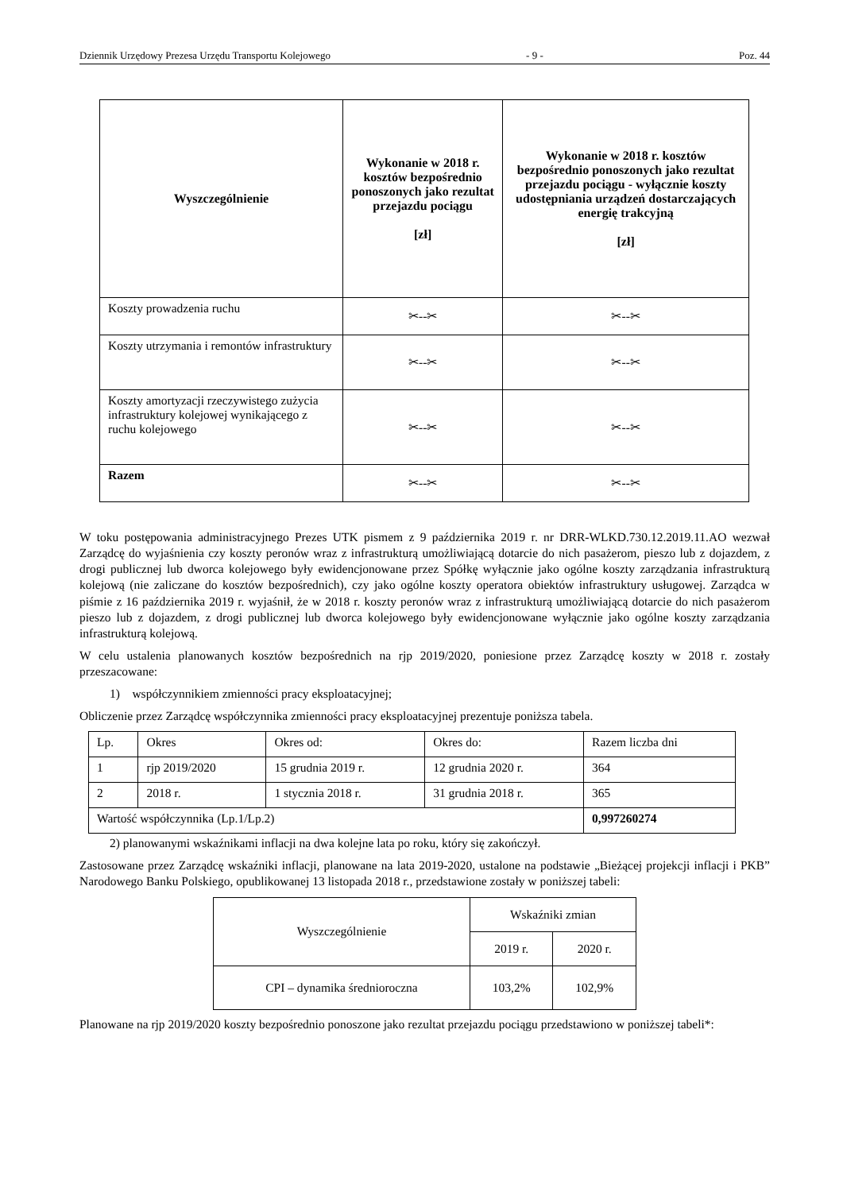Dziennik Urzędowy Prezesa Urzędu Transportu Kolejowego - 9 - Poz. 44
| Wyszczególnienie | Wykonanie w 2018 r. kosztów bezpośrednio ponoszonych jako rezultat przejazdu pociągu [zł] | Wykonanie w 2018 r. kosztów bezpośrednio ponoszonych jako rezultat przejazdu pociągu - wyłącznie koszty udostępniania urządzeń dostarczających energię trakcyjną [zł] |
| --- | --- | --- |
| Koszty prowadzenia ruchu | ✂--✂ | ✂--✂ |
| Koszty utrzymania i remontów infrastruktury | ✂--✂ | ✂--✂ |
| Koszty amortyzacji rzeczywistego zużycia infrastruktury kolejowej wynikającego z ruchu kolejowego | ✂--✂ | ✂--✂ |
| Razem | ✂--✂ | ✂--✂ |
W toku postępowania administracyjnego Prezes UTK pismem z 9 października 2019 r. nr DRR-WLKD.730.12.2019.11.AO wezwał Zarządcę do wyjaśnienia czy koszty peronów wraz z infrastrukturą umożliwiającą dotarcie do nich pasażerom, pieszo lub z dojazdem, z drogi publicznej lub dworca kolejowego były ewidencjonowane przez Spółkę wyłącznie jako ogólne koszty zarządzania infrastrukturą kolejową (nie zaliczane do kosztów bezpośrednich), czy jako ogólne koszty operatora obiektów infrastruktury usługowej. Zarządca w piśmie z 16 października 2019 r. wyjaśnił, że w 2018 r. koszty peronów wraz z infrastrukturą umożliwiającą dotarcie do nich pasażerom pieszo lub z dojazdem, z drogi publicznej lub dworca kolejowego były ewidencjonowane wyłącznie jako ogólne koszty zarządzania infrastrukturą kolejową.
W celu ustalenia planowanych kosztów bezpośrednich na rjp 2019/2020, poniesione przez Zarządcę koszty w 2018 r. zostały przeszacowane:
1) współczynnikiem zmienności pracy eksploatacyjnej;
Obliczenie przez Zarządcę współczynnika zmienności pracy eksploatacyjnej prezentuje poniższa tabela.
| Lp. | Okres | Okres od: | Okres do: | Razem liczba dni |
| 1 | rjp 2019/2020 | 15 grudnia 2019 r. | 12 grudnia 2020 r. | 364 |
| 2 | 2018 r. | 1 stycznia 2018 r. | 31 grudnia 2018 r. | 365 |
| Wartość współczynnika (Lp.1/Lp.2) | | | | 0,997260274 |
2) planowanymi wskaźnikami inflacji na dwa kolejne lata po roku, który się zakończył.
Zastosowane przez Zarządcę wskaźniki inflacji, planowane na lata 2019-2020, ustalone na podstawie „Bieżącej projekcji inflacji i PKB” Narodowego Banku Polskiego, opublikowanej 13 listopada 2018 r., przedstawione zostały w poniższej tabeli:
| Wyszczególnienie | Wskaźniki zmian | |
| | 2019 r. | 2020 r. |
| CPI – dynamika średnioroczna | 103,2% | 102,9% |
Planowane na rjp 2019/2020 koszty bezpośrednio ponoszone jako rezultat przejazdu pociągu przedstawiono w poniższej tabeli*: